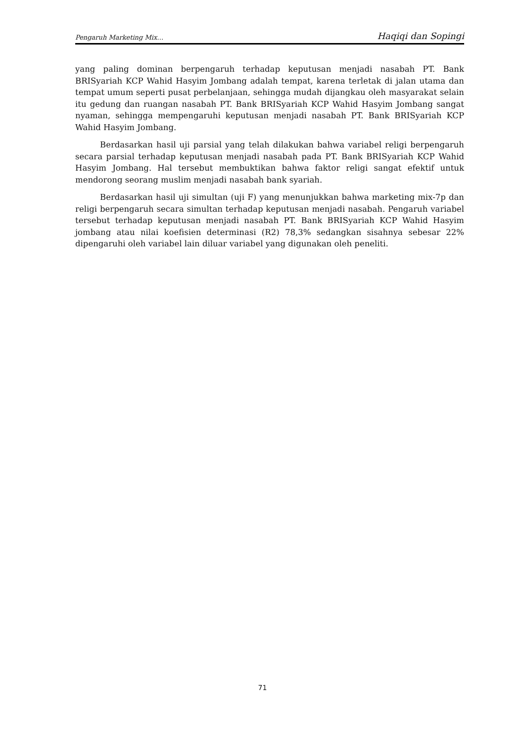Pengaruh Marketing Mix… Haqiqi dan Sopingi
yang paling dominan berpengaruh terhadap keputusan menjadi nasabah PT. Bank BRISyariah KCP Wahid Hasyim Jombang adalah tempat, karena terletak di jalan utama dan tempat umum seperti pusat perbelanjaan, sehingga mudah dijangkau oleh masyarakat selain itu gedung dan ruangan nasabah PT. Bank BRISyariah KCP Wahid Hasyim Jombang sangat nyaman, sehingga mempengaruhi keputusan menjadi nasabah PT. Bank BRISyariah KCP Wahid Hasyim Jombang.
Berdasarkan hasil uji parsial yang telah dilakukan bahwa variabel religi berpengaruh secara parsial terhadap keputusan menjadi nasabah pada PT. Bank BRISyariah KCP Wahid Hasyim Jombang. Hal tersebut membuktikan bahwa faktor religi sangat efektif untuk mendorong seorang muslim menjadi nasabah bank syariah.
Berdasarkan hasil uji simultan (uji F) yang menunjukkan bahwa marketing mix-7p dan religi berpengaruh secara simultan terhadap keputusan menjadi nasabah. Pengaruh variabel tersebut terhadap keputusan menjadi nasabah PT. Bank BRISyariah KCP Wahid Hasyim jombang atau nilai koefisien determinasi (R2) 78,3% sedangkan sisahnya sebesar 22% dipengaruhi oleh variabel lain diluar variabel yang digunakan oleh peneliti.
71